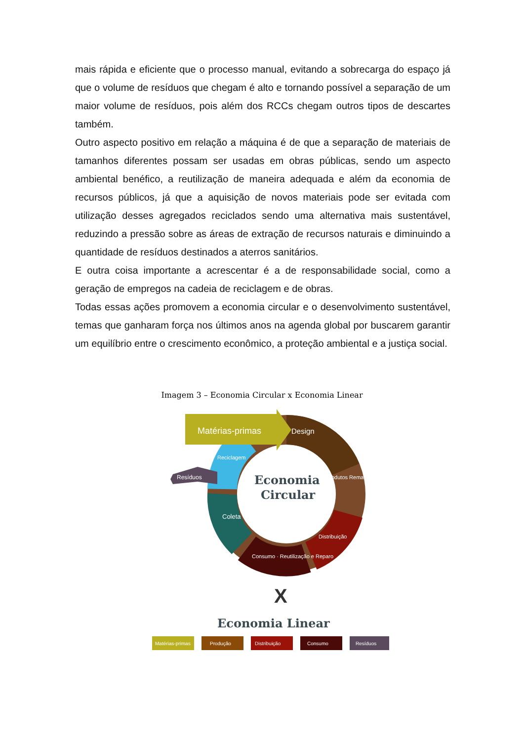mais rápida e eficiente que o processo manual, evitando a sobrecarga do espaço já que o volume de resíduos que chegam é alto e tornando possível a separação de um maior volume de resíduos, pois além dos RCCs chegam outros tipos de descartes também.
Outro aspecto positivo em relação a máquina é de que a separação de materiais de tamanhos diferentes possam ser usadas em obras públicas, sendo um aspecto ambiental benéfico, a reutilização de maneira adequada e além da economia de recursos públicos, já que a aquisição de novos materiais pode ser evitada com utilização desses agregados reciclados sendo uma alternativa mais sustentável, reduzindo a pressão sobre as áreas de extração de recursos naturais e diminuindo a quantidade de resíduos destinados a aterros sanitários.
E outra coisa importante a acrescentar é a de responsabilidade social, como a geração de empregos na cadeia de reciclagem e de obras.
Todas essas ações promovem a economia circular e o desenvolvimento sustentável, temas que ganharam força nos últimos anos na agenda global por buscarem garantir um equilíbrio entre o crescimento econômico, a proteção ambiental e a justiça social.
Imagem 3 – Economia Circular x Economia Linear
Matérias-primas
Design
Resíduos
Economia
Circular
Produtos Remanufaturados
Distribuição
Consumo · Reutilização e Reparo
Coleta
Reciclagem
X
Economia Linear
Matérias-primas
Produção
Distribuição
Consumo
Resíduos